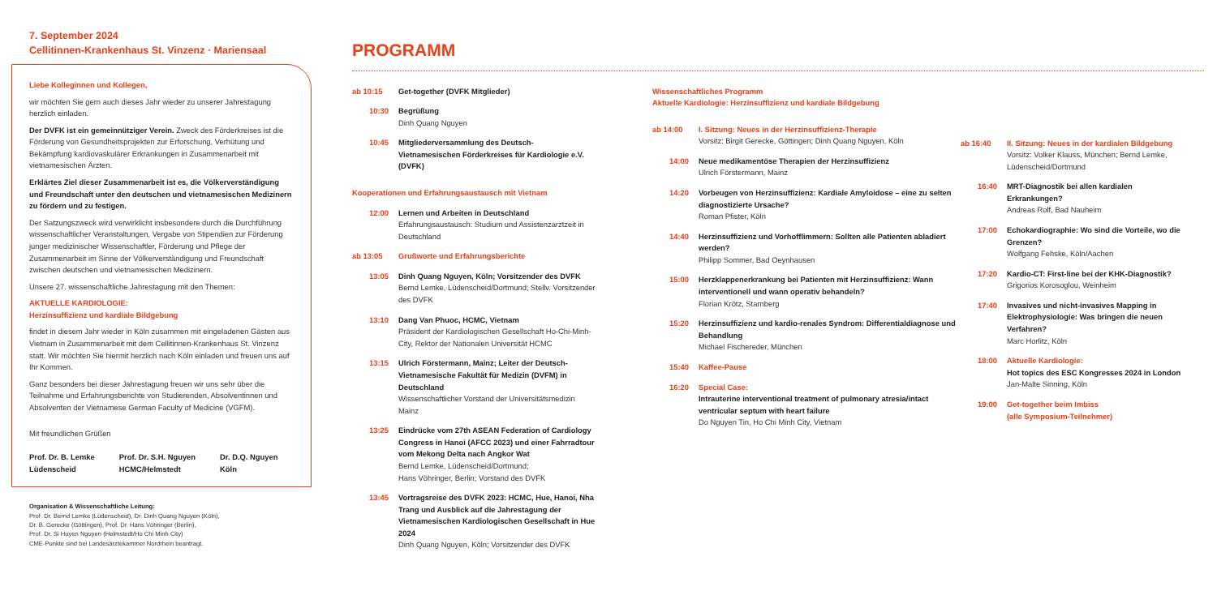7. September 2024
Cellitinnen-Krankenhaus St. Vinzenz · Mariensaal
Liebe Kolleginnen und Kollegen,
wir möchten Sie gern auch dieses Jahr wieder zu unserer Jahrestagung herzlich einladen.
Der DVFK ist ein gemeinnütziger Verein. Zweck des Förderkreises ist die Förderung von Gesundheitsprojekten zur Erforschung, Verhütung und Bekämpfung kardiovaskulärer Erkrankungen in Zusammenarbeit mit vietnamesischen Ärzten.
Erklärtes Ziel dieser Zusammenarbeit ist es, die Völkerverständigung und Freundschaft unter den deutschen und vietnamesischen Medizinern zu fördern und zu festigen.
Der Satzungszweck wird verwirklicht insbesondere durch die Durchführung wissenschaftlicher Veranstaltungen, Vergabe von Stipendien zur Förderung junger medizinischer Wissenschaftler, Förderung und Pflege der Zusammenarbeit im Sinne der Völkerverständigung und Freundschaft zwischen deutschen und vietnamesischen Medizinern.
Unsere 27. wissenschaftliche Jahrestagung mit den Themen:
AKTUELLE KARDIOLOGIE:
Herzinsuffizienz und kardiale Bildgebung
findet in diesem Jahr wieder in Köln zusammen mit eingeladenen Gästen aus Vietnam in Zusammenarbeit mit dem Cellitinnen-Krankenhaus St. Vinzenz statt. Wir möchten Sie hiermit herzlich nach Köln einladen und freuen uns auf Ihr Kommen.
Ganz besonders bei dieser Jahrestagung freuen wir uns sehr über die Teilnahme und Erfahrungsberichte von Studierenden, Absolventinnen und Absolventen der Vietnamese German Faculty of Medicine (VGFM).
Mit freundlichen Grüßen
Prof. Dr. B. Lemke
Lüdenscheid Prof. Dr. S.H. Nguyen
HCMC/Helmstedt Dr. D.Q. Nguyen
Köln
Organisation & Wissenschaftliche Leitung:
Prof. Dr. Bernd Lemke (Lüdenscheid), Dr. Dinh Quang Nguyen (Köln),
Dr. B. Gerecke (Göttingen), Prof. Dr. Hans Vöhringer (Berlin),
Prof. Dr. Si Huyen Nguyen (Helmstedt/Ho Chi Minh City)
CME-Punkte sind bei Landesärztekammer Nordrhein beantragt.
PROGRAMM
ab 10:15 Get-together (DVFK Mitglieder)
10:30 Begrüßung
Dinh Quang Nguyen
10:45 Mitgliederversammlung des Deutsch-Vietnamesischen Förderkreises für Kardiologie e.V. (DVFK)
Kooperationen und Erfahrungsaustausch mit Vietnam
12:00 Lernen und Arbeiten in Deutschland
Erfahrungsaustausch: Studium und Assistenzarztzeit in Deutschland
ab 13:05 Grußworte und Erfahrungsberichte
13:05 Dinh Quang Nguyen, Köln; Vorsitzender des DVFK
Bernd Lemke, Lüdenscheid/Dortmund; Stellv. Vorsitzender des DVFK
13:10 Dang Van Phuoc, HCMC, Vietnam
Präsident der Kardiologischen Gesellschaft Ho-Chi-Minh-City, Rektor der Nationalen Universität HCMC
13:15 Ulrich Förstermann, Mainz; Leiter der Deutsch-Vietnamesische Fakultät für Medizin (DVFM) in Deutschland
Wissenschaftlicher Vorstand der Universitätsmedizin Mainz
13:25 Eindrücke vom 27th ASEAN Federation of Cardiology Congress in Hanoi (AFCC 2023) und einer Fahrradtour vom Mekong Delta nach Angkor Wat
Bernd Lemke, Lüdenscheid/Dortmund;
Hans Vöhringer, Berlin; Vorstand des DVFK
13:45 Vortragsreise des DVFK 2023: HCMC, Hue, Hanoi, Nha Trang und Ausblick auf die Jahrestagung der Vietnamesischen Kardiologischen Gesellschaft in Hue 2024
Dinh Quang Nguyen, Köln; Vorsitzender des DVFK
Wissenschaftliches Programm
Aktuelle Kardiologie: Herzinsuffizienz und kardiale Bildgebung
ab 14:00 I. Sitzung: Neues in der Herzinsuffizienz-Therapie
Vorsitz: Birgit Gerecke, Göttingen; Dinh Quang Nguyen, Köln
14:00 Neue medikamentöse Therapien der Herzinsuffizienz
Ulrich Förstermann, Mainz
14:20 Vorbeugen von Herzinsuffizienz: Kardiale Amyloidose – eine zu selten diagnostizierte Ursache?
Roman Pfister, Köln
14:40 Herzinsuffizienz und Vorhofflimmern: Sollten alle Patienten abladiert werden?
Philipp Sommer, Bad Oeynhausen
15:00 Herzklappenerkrankung bei Patienten mit Herzinsuffizienz: Wann interventionell und wann operativ behandeln?
Florian Krötz, Starnberg
15:20 Herzinsuffizienz und kardio-renales Syndrom: Differentialdiagnose und Behandlung
Michael Fischereder, München
15:40 Kaffee-Pause
16:20 Special Case:
Intrauterine interventional treatment of pulmonary atresia/intact ventricular septum with heart failure
Do Nguyen Tin, Ho Chi Minh City, Vietnam
ab 16:40 II. Sitzung: Neues in der kardialen Bildgebung
Vorsitz: Volker Klauss, München; Bernd Lemke, Lüdenscheid/Dortmund
16:40 MRT-Diagnostik bei allen kardialen Erkrankungen?
Andreas Rolf, Bad Nauheim
17:00 Echokardiographie: Wo sind die Vorteile, wo die Grenzen?
Wolfgang Fehske, Köln/Aachen
17:20 Kardio-CT: First-line bei der KHK-Diagnostik?
Grigorios Korosoglou, Weinheim
17:40 Invasives und nicht-invasives Mapping in Elektrophysiologie: Was bringen die neuen Verfahren?
Marc Horlitz, Köln
18:00 Aktuelle Kardiologie:
Hot topics des ESC Kongresses 2024 in London
Jan-Malte Sinning, Köln
19:00 Get-together beim Imbiss
(alle Symposium-Teilnehmer)